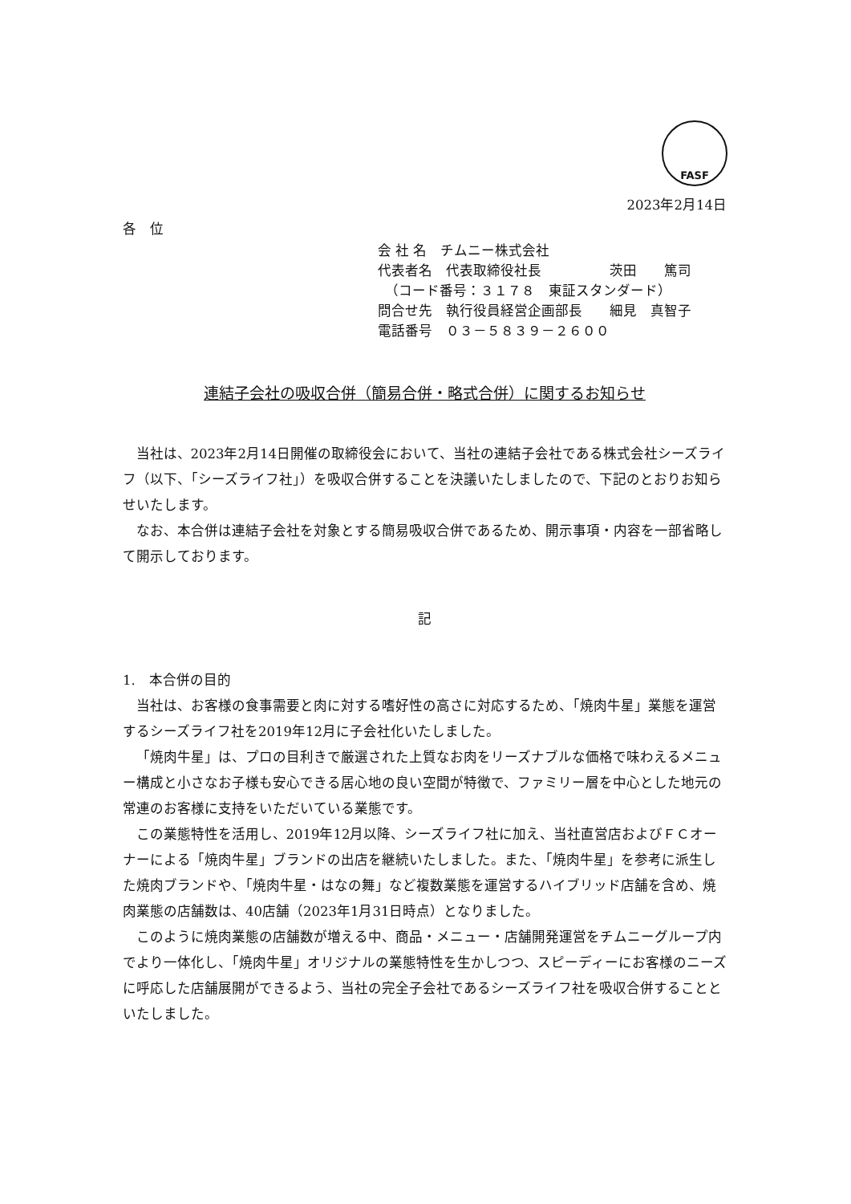FASF
2023年2月14日
各　位
会 社 名　チムニー株式会社
代表者名　代表取締役社長　　　　　茨田　　篤司
　（コード番号：３１７８　東証スタンダード）
問合せ先　執行役員経営企画部長　　細見　真智子
電話番号　０３－５８３９－２６００
連結子会社の吸収合併（簡易合併・略式合併）に関するお知らせ
当社は、2023年2月14日開催の取締役会において、当社の連結子会社である株式会社シーズライフ（以下、「シーズライフ社」）を吸収合併することを決議いたしましたので、下記のとおりお知らせいたします。
なお、本合併は連結子会社を対象とする簡易吸収合併であるため、開示事項・内容を一部省略して開示しております。
記
1.　本合併の目的
当社は、お客様の食事需要と肉に対する嗜好性の高さに対応するため、「焼肉牛星」業態を運営するシーズライフ社を2019年12月に子会社化いたしました。
「焼肉牛星」は、プロの目利きで厳選された上質なお肉をリーズナブルな価格で味わえるメニュー構成と小さなお子様も安心できる居心地の良い空間が特徴で、ファミリー層を中心とした地元の常連のお客様に支持をいただいている業態です。
この業態特性を活用し、2019年12月以降、シーズライフ社に加え、当社直営店およびＦＣオーナーによる「焼肉牛星」ブランドの出店を継続いたしました。また、「焼肉牛星」を参考に派生した焼肉ブランドや、「焼肉牛星・はなの舞」など複数業態を運営するハイブリッド店舗を含め、焼肉業態の店舗数は、40店舗（2023年1月31日時点）となりました。
このように焼肉業態の店舗数が増える中、商品・メニュー・店舗開発運営をチムニーグループ内でより一体化し、「焼肉牛星」オリジナルの業態特性を生かしつつ、スピーディーにお客様のニーズに呼応した店舗展開ができるよう、当社の完全子会社であるシーズライフ社を吸収合併することといたしました。